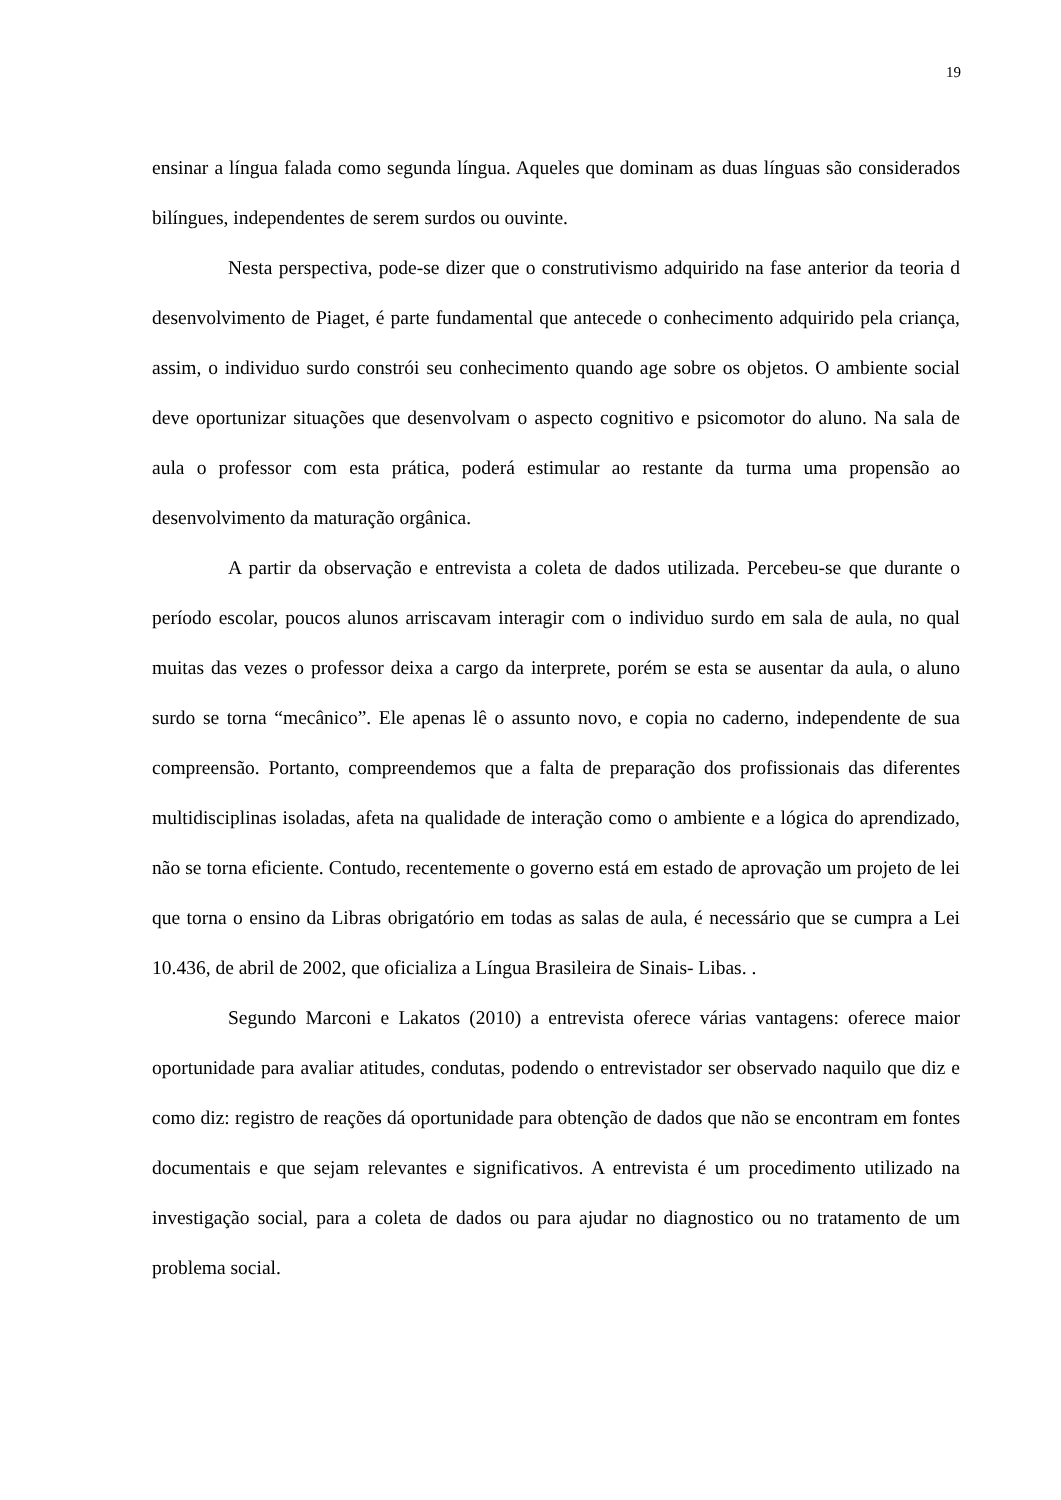19
ensinar a língua falada como segunda língua. Aqueles que dominam as duas línguas são considerados bilíngues, independentes de serem surdos ou ouvinte.
Nesta perspectiva, pode-se dizer que o construtivismo adquirido na fase anterior da teoria d desenvolvimento de Piaget, é parte fundamental que antecede o conhecimento adquirido pela criança, assim, o individuo surdo constrói seu conhecimento quando age sobre os objetos. O ambiente social deve oportunizar situações que desenvolvam o aspecto cognitivo e psicomotor do aluno. Na sala de aula o professor com esta prática, poderá estimular ao restante da turma uma propensão ao desenvolvimento da maturação orgânica.
A partir da observação e entrevista a coleta de dados utilizada. Percebeu-se que durante o período escolar, poucos alunos arriscavam interagir com o individuo surdo em sala de aula, no qual muitas das vezes o professor deixa a cargo da interprete, porém se esta se ausentar da aula, o aluno surdo se torna “mecânico”. Ele apenas lê o assunto novo, e copia no caderno, independente de sua compreensão. Portanto, compreendemos que a falta de preparação dos profissionais das diferentes multidisciplinas isoladas, afeta na qualidade de interação como o ambiente e a lógica do aprendizado, não se torna eficiente. Contudo, recentemente o governo está em estado de aprovação um projeto de lei que torna o ensino da Libras obrigatório em todas as salas de aula, é necessário que se cumpra a Lei 10.436, de abril de 2002, que oficializa a Língua Brasileira de Sinais- Libas. .
Segundo Marconi e Lakatos (2010) a entrevista oferece várias vantagens: oferece maior oportunidade para avaliar atitudes, condutas, podendo o entrevistador ser observado naquilo que diz e como diz: registro de reações dá oportunidade para obtenção de dados que não se encontram em fontes documentais e que sejam relevantes e significativos. A entrevista é um procedimento utilizado na investigação social, para a coleta de dados ou para ajudar no diagnostico ou no tratamento de um problema social.